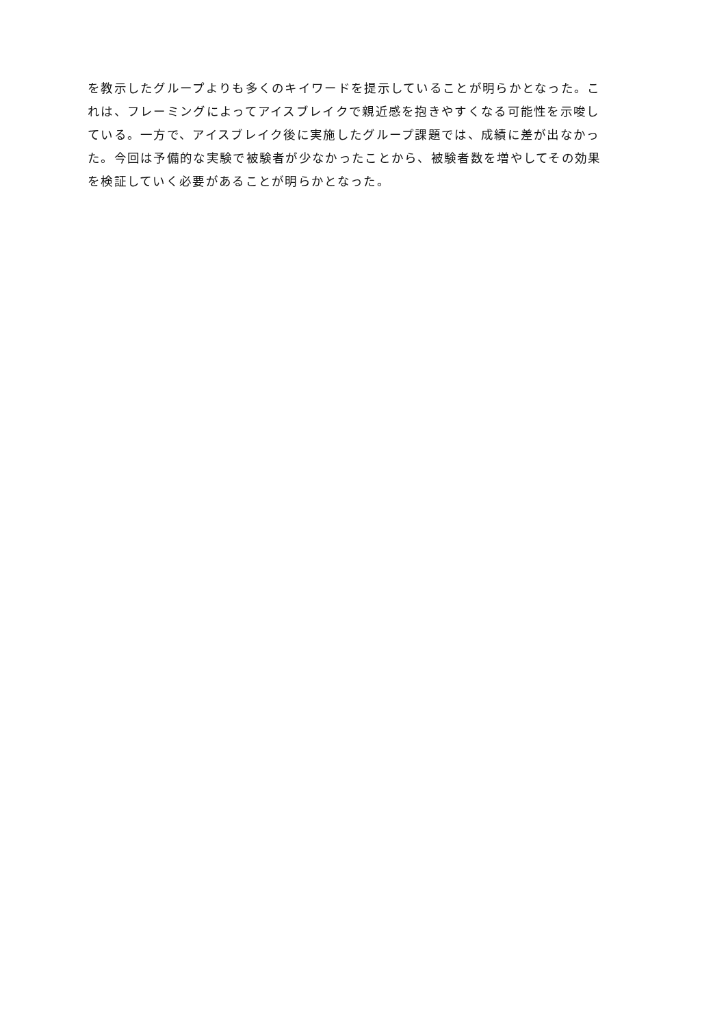を教示したグループよりも多くのキイワードを提示していることが明らかとなった。こ
れは、フレーミングによってアイスブレイクで親近感を抱きやすくなる可能性を示唆し
ている。一方で、アイスブレイク後に実施したグループ課題では、成績に差が出なかっ
た。今回は予備的な実験で被験者が少なかったことから、被験者数を増やしてその効果
を検証していく必要があることが明らかとなった。